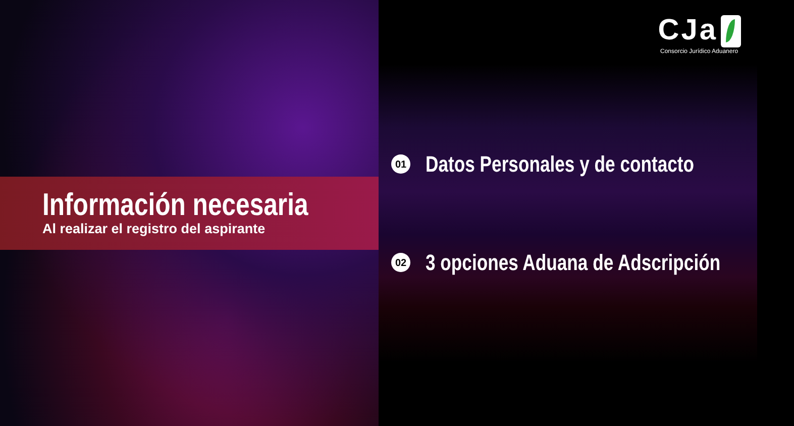CJa
Consorcio Jurídico Aduanero
Información necesaria
Al realizar el registro del aspirante
01
Datos Personales y de contacto
02
3 opciones Aduana de Adscripción